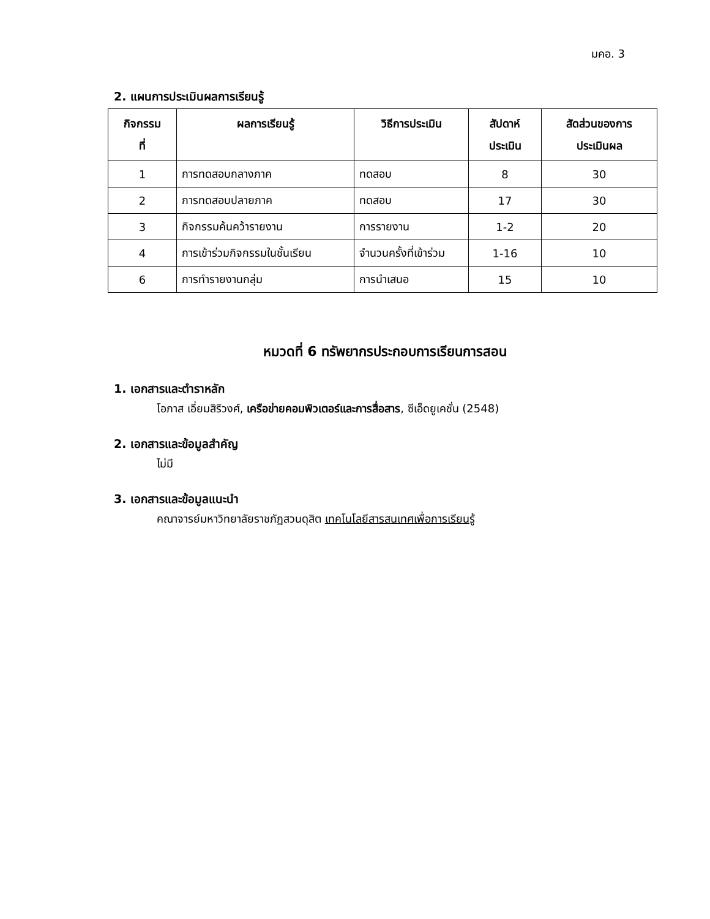มคอ. 3
2. แผนการประเมินผลการเรียนรู้
| กิจกรรม ที่ | ผลการเรียนรู้ | วิธีการประเมิน | สัปดาห์ ประเมิน | สัดส่วนของการ ประเมินผล |
| --- | --- | --- | --- | --- |
| 1 | การทดสอบกลางภาค | ทดสอบ | 8 | 30 |
| 2 | การทดสอบปลายภาค | ทดสอบ | 17 | 30 |
| 3 | กิจกรรมค้นคว้ารายงาน | การรายงาน | 1-2 | 20 |
| 4 | การเข้าร่วมกิจกรรมในชั้นเรียน | จำนวนครั้งที่เข้าร่วม | 1-16 | 10 |
| 6 | การทำรายงานกลุ่ม | การนำเสนอ | 15 | 10 |
หมวดที่ 6 ทรัพยากรประกอบการเรียนการสอน
1. เอกสารและตำราหลัก
โอภาส เอี่ยมสิริวงศ์, เครือข่ายคอมพิวเตอร์และการสื่อสาร, ซีเอ็ดยูเคชั่น (2548)
2. เอกสารและข้อมูลสำคัญ
ไม่มี
3. เอกสารและข้อมูลแนะนำ
คณาจารย์มหาวิทยาลัยราชภัฏสวนดุสิต เทคโนโลยีสารสนเทศเพื่อการเรียนรู้